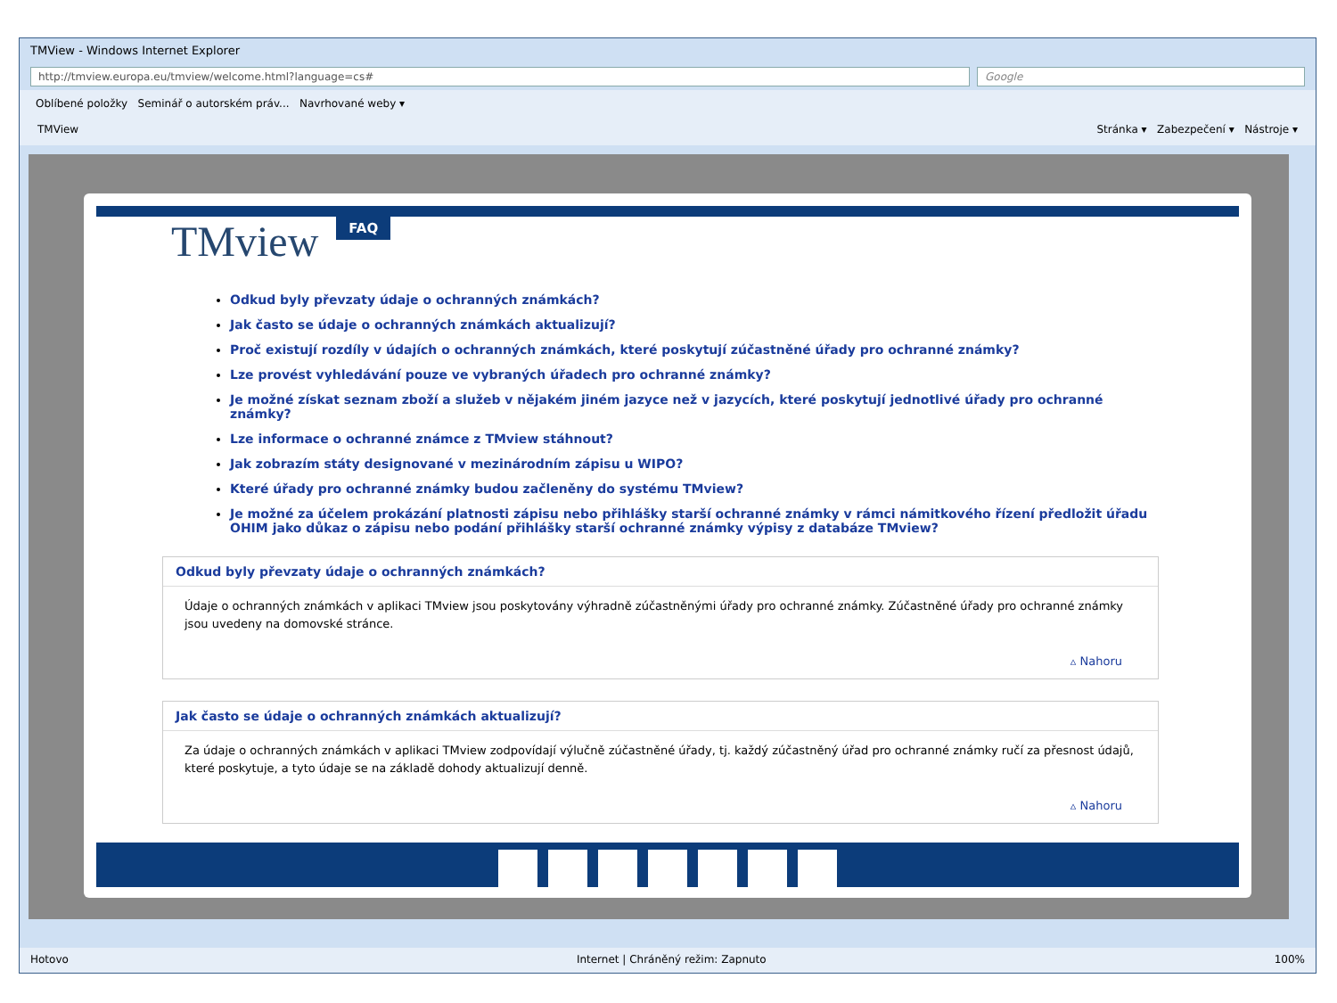TMView - Windows Internet Explorer
http://tmview.europa.eu/tmview/welcome.html?language=cs# Google
Oblíbené položky Seminář o autorském práv... Navrhované weby ▾
TMView Stránka ▾ Zabezpečení ▾ Nástroje ▾
TMview FAQ
Odkud byly převzaty údaje o ochranných známkách?
Jak často se údaje o ochranných známkách aktualizují?
Proč existují rozdíly v údajích o ochranných známkách, které poskytují zúčastněné úřady pro ochranné známky?
Lze provést vyhledávání pouze ve vybraných úřadech pro ochranné známky?
Je možné získat seznam zboží a služeb v nějakém jiném jazyce než v jazycích, které poskytují jednotlivé úřady pro ochranné známky?
Lze informace o ochranné známce z TMview stáhnout?
Jak zobrazím státy designované v mezinárodním zápisu u WIPO?
Které úřady pro ochranné známky budou začleněny do systému TMview?
Je možné za účelem prokázání platnosti zápisu nebo přihlášky starší ochranné známky v rámci námitkového řízení předložit úřadu OHIM jako důkaz o zápisu nebo podání přihlášky starší ochranné známky výpisy z databáze TMview?
Odkud byly převzaty údaje o ochranných známkách?
Údaje o ochranných známkách v aplikaci TMview jsou poskytovány výhradně zúčastněnými úřady pro ochranné známky. Zúčastněné úřady pro ochranné známky jsou uvedeny na domovské stránce.
▵ Nahoru
Jak často se údaje o ochranných známkách aktualizují?
Za údaje o ochranných známkách v aplikaci TMview zodpovídají výlučně zúčastněné úřady, tj. každý zúčastněný úřad pro ochranné známky ručí za přesnost údajů, které poskytuje, a tyto údaje se na základě dohody aktualizují denně.
▵ Nahoru
Hotovo Internet | Chráněný režim: Zapnuto 100%